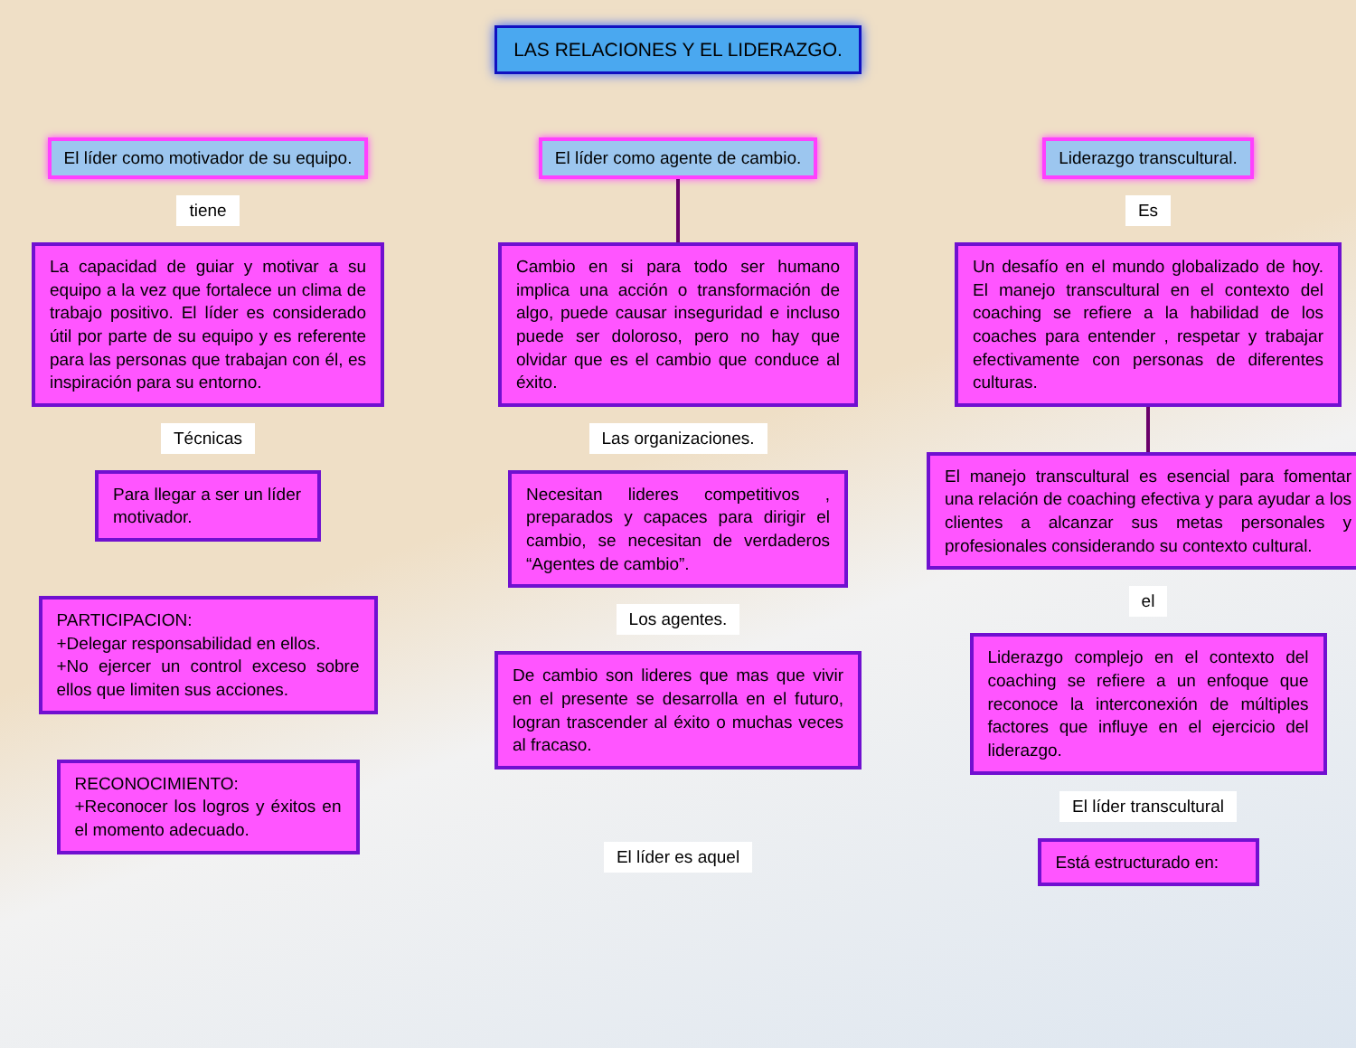LAS RELACIONES Y EL LIDERAZGO.
El líder como motivador de su equipo.
tiene
La capacidad de guiar y motivar a su equipo a la vez que fortalece un clima de trabajo positivo. El líder es considerado útil por parte de su equipo y es referente para las personas que trabajan con él, es inspiración para su entorno.
Técnicas
Para llegar a ser un líder motivador.
PARTICIPACION:
+Delegar responsabilidad en ellos.
+No ejercer un control exceso sobre ellos que limiten sus acciones.
RECONOCIMIENTO:
+Reconocer los logros y éxitos en el momento adecuado.
El líder como agente de cambio.
Cambio en si para todo ser humano implica una acción o transformación de algo, puede causar inseguridad e incluso puede ser doloroso, pero no hay que olvidar que es el cambio que conduce al éxito.
Las organizaciones.
Necesitan lideres competitivos , preparados y capaces para dirigir el cambio, se necesitan de verdaderos “Agentes de cambio”.
Los agentes.
De cambio son lideres que mas que vivir en el presente se desarrolla en el futuro, logran trascender al éxito o muchas veces al fracaso.
El líder es aquel
Liderazgo transcultural.
Es
Un desafío en el mundo globalizado de hoy. El manejo transcultural en el contexto del coaching se refiere a la habilidad de los coaches para entender , respetar y trabajar efectivamente con personas de diferentes culturas.
El manejo transcultural es esencial para fomentar una relación de coaching efectiva y para ayudar a los clientes a alcanzar sus metas personales y profesionales considerando su contexto cultural.
el
Liderazgo complejo en el contexto del coaching se refiere a un enfoque que reconoce la interconexión de múltiples factores que influye en el ejercicio del liderazgo.
El líder transcultural
Está estructurado en: